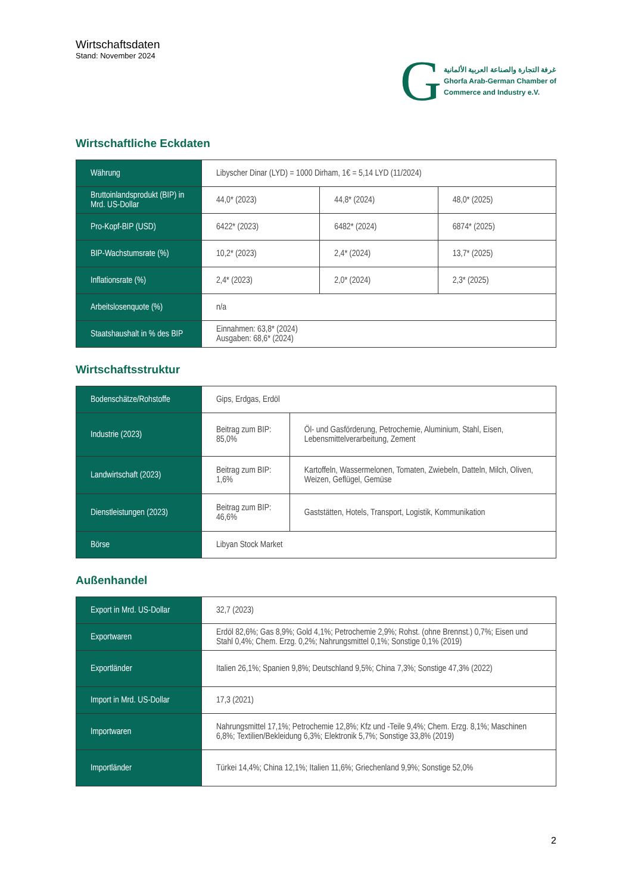Wirtschaftsdaten
Stand: November 2024
G
غرفة التجارة والصناعة العربية الألمانية
Ghorfa Arab-German Chamber of
Commerce and Industry e.V.
Wirtschaftliche Eckdaten
| Währung | Libyscher Dinar (LYD) = 1000 Dirham, 1€ = 5,14 LYD (11/2024) | | |
| Bruttoinlandsprodukt (BIP) in Mrd. US-Dollar | 44,0* (2023) | 44,8* (2024) | 48,0* (2025) |
| Pro-Kopf-BIP (USD) | 6422* (2023) | 6482* (2024) | 6874* (2025) |
| BIP-Wachstumsrate (%) | 10,2* (2023) | 2,4* (2024) | 13,7* (2025) |
| Inflationsrate (%) | 2,4* (2023) | 2,0* (2024) | 2,3* (2025) |
| Arbeitslosenquote (%) | n/a | | |
| Staatshaushalt in % des BIP | Einnahmen: 63,8* (2024) Ausgaben: 68,6* (2024) | | |
Wirtschaftsstruktur
| Bodenschätze/Rohstoffe | Gips, Erdgas, Erdöl | |
| Industrie (2023) | Beitrag zum BIP: 85,0% | Öl- und Gasförderung, Petrochemie, Aluminium, Stahl, Eisen, Lebensmittelverarbeitung, Zement |
| Landwirtschaft (2023) | Beitrag zum BIP: 1,6% | Kartoffeln, Wassermelonen, Tomaten, Zwiebeln, Datteln, Milch, Oliven, Weizen, Geflügel, Gemüse |
| Dienstleistungen (2023) | Beitrag zum BIP: 46,6% | Gaststätten, Hotels, Transport, Logistik, Kommunikation |
| Börse | Libyan Stock Market | |
Außenhandel
| Export in Mrd. US-Dollar | 32,7 (2023) |
| Exportwaren | Erdöl 82,6%; Gas 8,9%; Gold 4,1%; Petrochemie 2,9%; Rohst. (ohne Brennst.) 0,7%; Eisen und Stahl 0,4%; Chem. Erzg. 0,2%; Nahrungsmittel 0,1%; Sonstige 0,1% (2019) |
| Exportländer | Italien 26,1%; Spanien 9,8%; Deutschland 9,5%; China 7,3%; Sonstige 47,3% (2022) |
| Import in Mrd. US-Dollar | 17,3 (2021) |
| Importwaren | Nahrungsmittel 17,1%; Petrochemie 12,8%; Kfz und -Teile 9,4%; Chem. Erzg. 8,1%; Maschinen 6,8%; Textilien/Bekleidung 6,3%; Elektronik 5,7%; Sonstige 33,8% (2019) |
| Importländer | Türkei 14,4%; China 12,1%; Italien 11,6%; Griechenland 9,9%; Sonstige 52,0% |
2